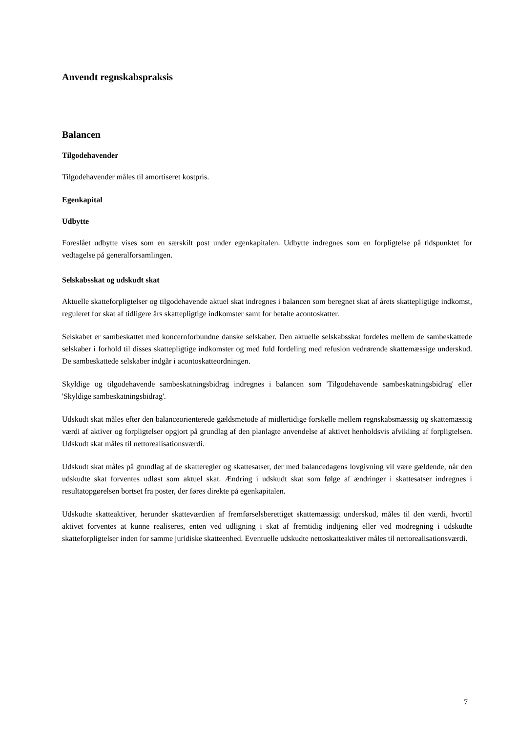Anvendt regnskabspraksis
Balancen
Tilgodehavender
Tilgodehavender måles til amortiseret kostpris.
Egenkapital
Udbytte
Foreslået udbytte vises som en særskilt post under egenkapitalen. Udbytte indregnes som en forpligtelse på tidspunktet for vedtagelse på generalforsamlingen.
Selskabsskat og udskudt skat
Aktuelle skatteforpligtelser og tilgodehavende aktuel skat indregnes i balancen som beregnet skat af årets skattepligtige indkomst, reguleret for skat af tidligere års skattepligtige indkomster samt for betalte acontoskatter.
Selskabet er sambeskattet med koncernforbundne danske selskaber. Den aktuelle selskabsskat fordeles mellem de sambeskattede selskaber i forhold til disses skattepligtige indkomster og med fuld fordeling med refusion vedrørende skattemæssige underskud. De sambeskattede selskaber indgår i acontoskatte­ordningen.
Skyldige og tilgodehavende sambeskatningsbidrag indregnes i balancen som 'Tilgodehavende sambeskatningsbidrag' eller 'Skyldige sambeskatningsbidrag'.
Udskudt skat måles efter den balanceorienterede gældsmetode af midlertidige forskelle mellem regnskabsmæssig og skattemæssig værdi af aktiver og forpligtelser opgjort på grundlag af den planlagte anvendelse af aktivet henholdsvis afvikling af forpligtelsen. Udskudt skat måles til nettorealisationsværdi.
Udskudt skat måles på grundlag af de skatteregler og skattesatser, der med balancedagens lovgivning vil være gældende, når den udskudte skat forventes udløst som aktuel skat. Ændring i udskudt skat som følge af ændringer i skattesatser indregnes i resultatopgørelsen bortset fra poster, der føres direkte på egenkapitalen.
Udskudte skatteaktiver, herunder skatteværdien af fremførselsberettiget skattemæssigt underskud, måles til den værdi, hvortil aktivet forventes at kunne realiseres, enten ved udligning i skat af fremtidig indtjening eller ved modregning i udskudte skatteforpligtelser inden for samme juridiske skatteenhed. Eventuelle udskudte nettoskatteaktiver måles til nettorealisationsværdi.
7